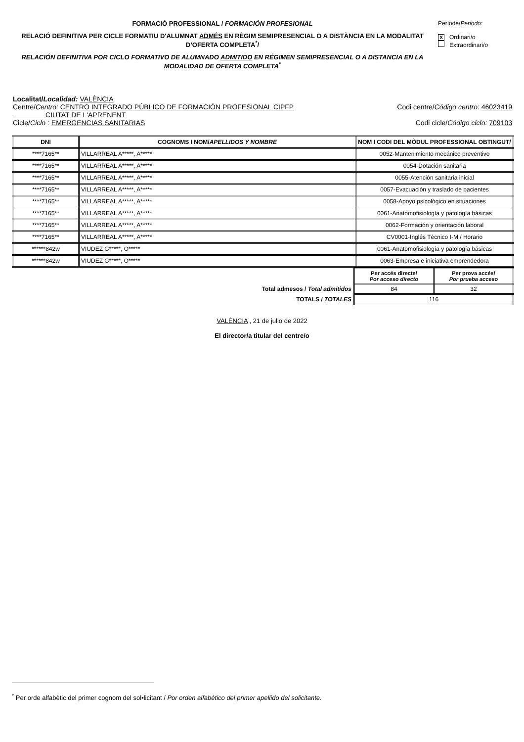FORMACIÓ PROFESSIONAL / FORMACIÓN PROFESIONAL
RELACIÓ DEFINITIVA PER CICLE FORMATIU D'ALUMNAT ADMÉS EN RÈGIM SEMIPRESENCIAL O A DISTÀNCIA EN LA MODALITAT D’OFERTA COMPLETA<sup>*</sup>/
RELACIÓN DEFINITIVA POR CICLO FORMATIVO DE ALUMNADO ADMITIDO EN RÉGIMEN SEMIPRESENCIAL O A DISTANCIA EN LA MODALIDAD DE OFERTA COMPLETA<sup>*</sup>
Període/Periodo:
X Ordinari/o
Extraordinari/o
Localitat/Localidad: VALÈNCIA
Centre/Centro: CENTRO INTEGRADO PÚBLICO DE FORMACIÓN PROFESIONAL CIPFP
CIUTAT DE L'APRENENT Codi centre/Código centro: 46023419
Cicle/Ciclo : EMERGENCIAS SANITARIAS Codi cicle/Código ciclo: 709103
| DNI | COGNOMS I NOM/ APELLIDOS Y NOMBRE | NOM I CODI DEL MÒDUL PROFESSIONAL OBTINGUT/ |
| --- | --- | --- |
| ****7165** | VILLARREAL A*****, A***** | 0052-Mantenimiento mecánico preventivo |
| ****7165** | VILLARREAL A*****, A***** | 0054-Dotación sanitaria |
| ****7165** | VILLARREAL A*****, A***** | 0055-Atención sanitaria inicial |
| ****7165** | VILLARREAL A*****, A***** | 0057-Evacuación y traslado de pacientes |
| ****7165** | VILLARREAL A*****, A***** | 0058-Apoyo psicológico en situaciones |
| ****7165** | VILLARREAL A*****, A***** | 0061-Anatomofisiología y patología básicas |
| ****7165** | VILLARREAL A*****, A***** | 0062-Formación y orientación laboral |
| ****7165** | VILLARREAL A*****, A***** | CV0001-Inglés Técnico I-M / Horario |
| ******842w | VIUDEZ G*****, O***** | 0061-Anatomofisiología y patología básicas |
| ******842w | VIUDEZ G*****, O***** | 0063-Empresa e iniciativa emprendedora |
| | Per accés directe/ Por acceso directo | Per prova accés/ Por prueba acceso |
| Total admesos / Total admitidos | 84 | 32 |
| TOTALS / TOTALES | 116 | |
VALÈNCIA , 21 de julio de 2022
El director/a titular del centre/o
<sup>*</sup> Per orde alfabètic del primer cognom del sol•licitant / Por orden alfabético del primer apellido del solicitante.